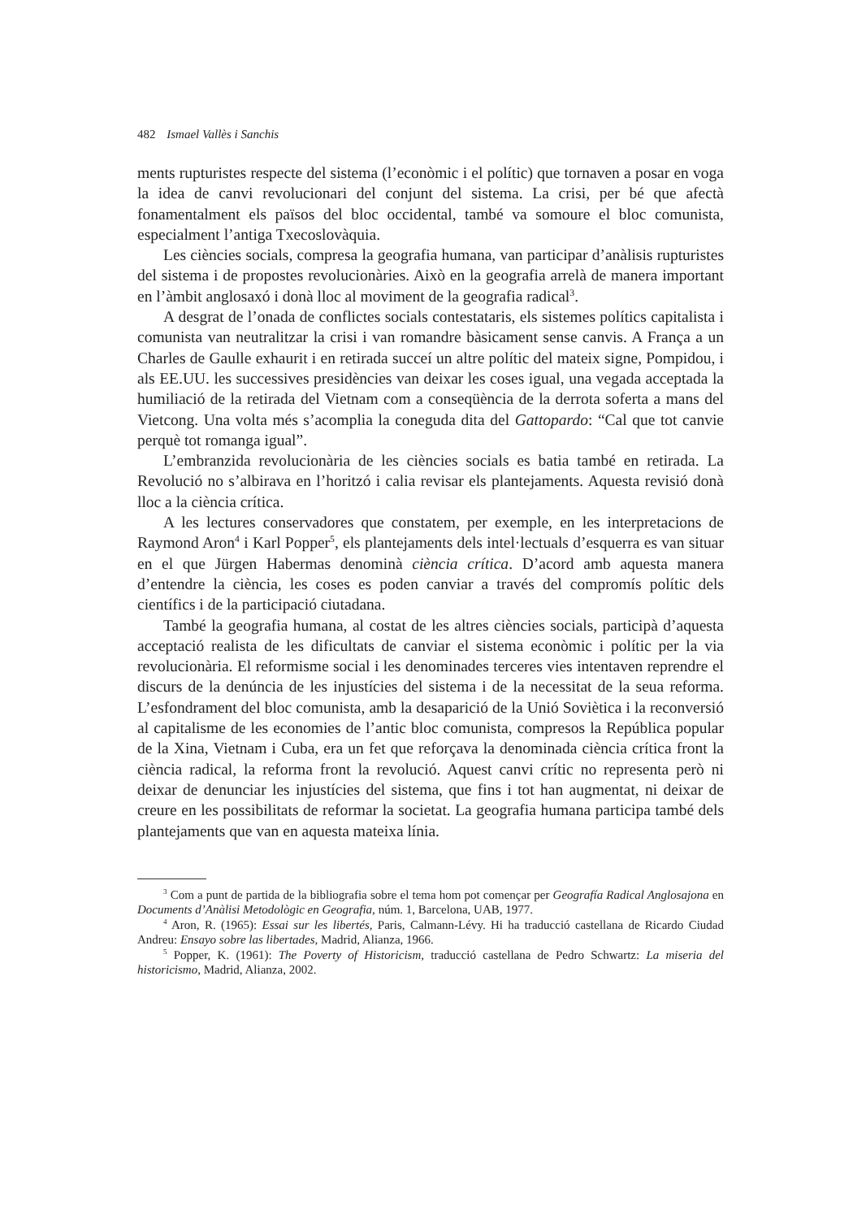482 Ismael Vallès i Sanchis
ments rupturistes respecte del sistema (l’econòmic i el polític) que tornaven a posar en voga la idea de canvi revolucionari del conjunt del sistema. La crisi, per bé que afectà fonamentalment els països del bloc occidental, també va somoure el bloc comunista, especialment l’antiga Txecoslovàquia.
Les ciències socials, compresa la geografia humana, van participar d’anàlisis rupturistes del sistema i de propostes revolucionàries. Això en la geografia arrelà de manera important en l’àmbit anglosaxó i donà lloc al moviment de la geografia radical<sup>3</sup>.
A desgrat de l’onada de conflictes socials contestataris, els sistemes polítics capitalista i comunista van neutralitzar la crisi i van romandre bàsicament sense canvis. A França a un Charles de Gaulle exhaurit i en retirada succeí un altre polític del mateix signe, Pompidou, i als EE.UU. les successives presidències van deixar les coses igual, una vegada acceptada la humiliació de la retirada del Vietnam com a conseqüència de la derrota soferta a mans del Vietcong. Una volta més s’acomplia la coneguda dita del Gattopardo: “Cal que tot canvie perquè tot romanga igual”.
L’embranzida revolucionària de les ciències socials es batia també en retirada. La Revolució no s’albirava en l’horitzó i calia revisar els plantejaments. Aquesta revisió donà lloc a la ciència crítica.
A les lectures conservadores que constatem, per exemple, en les interpretacions de Raymond Aron<sup>4</sup> i Karl Popper<sup>5</sup>, els plantejaments dels intel·lectuals d’esquerra es van situar en el que Jürgen Habermas denominà ciència crítica. D’acord amb aquesta manera d’entendre la ciència, les coses es poden canviar a través del compromís polític dels científics i de la participació ciutadana.
També la geografia humana, al costat de les altres ciències socials, participà d’aquesta acceptació realista de les dificultats de canviar el sistema econòmic i polític per la via revolucionària. El reformisme social i les denominades terceres vies intentaven reprendre el discurs de la denúncia de les injustícies del sistema i de la necessitat de la seua reforma. L’esfondrament del bloc comunista, amb la desaparició de la Unió Soviètica i la reconversió al capitalisme de les economies de l’antic bloc comunista, compresos la República popular de la Xina, Vietnam i Cuba, era un fet que reforçava la denominada ciència crítica front la ciència radical, la reforma front la revolució. Aquest canvi crític no representa però ni deixar de denunciar les injustícies del sistema, que fins i tot han augmentat, ni deixar de creure en les possibilitats de reformar la societat. La geografia humana participa també dels plantejaments que van en aquesta mateixa línia.
<sup>3</sup> Com a punt de partida de la bibliografia sobre el tema hom pot començar per Geografía Radical Anglosajona en Documents d’Anàlisi Metodològic en Geografia, núm. 1, Barcelona, UAB, 1977.
<sup>4</sup> Aron, R. (1965): Essai sur les libertés, Paris, Calmann-Lévy. Hi ha traducció castellana de Ricardo Ciudad Andreu: Ensayo sobre las libertades, Madrid, Alianza, 1966.
<sup>5</sup> Popper, K. (1961): The Poverty of Historicism, traducció castellana de Pedro Schwartz: La miseria del historicismo, Madrid, Alianza, 2002.